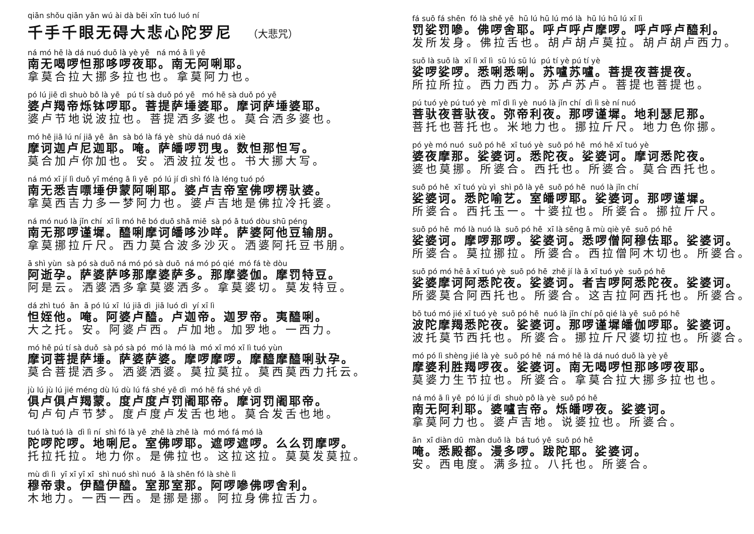qiān shǒu qiān yǎn wú ài dà bēi xīn tuó luó ní
千手千眼无碍大悲心陀罗尼 （大悲咒）
ná mó hē là dá nuó duō là yè yē ná mó ā lì yē
南无喝啰怛那哆啰夜耶。南无阿唎耶。
拿莫合拉大挪多拉也也。拿莫阿力也。
pó lú jiē dì shuò bō là yē pú tí sà duǒ pó yē mó hē sà duǒ pó yē
婆卢羯帝烁钵啰耶。菩提萨埵婆耶。摩诃萨埵婆耶。
婆卢节地说波拉也。菩提洒多婆也。莫合洒多婆也。
mó hē jiā lú ní jiā yē ān sà bó là fá yè shù dá nuó dá xiè
摩诃迦卢尼迦耶。唵。萨皤啰罚曳。数怛那怛写。
莫合加卢你加也。安。洒波拉发也。书大挪大写。
ná mó xī jí lì duǒ yī méng ā lì yē pó lú jí dì shì fó là léng tuó pó
南无悉吉嘌埵伊蒙阿唎耶。婆卢吉帝室佛啰楞驮婆。
拿莫西吉力多一梦阿力也。婆卢吉地是佛拉冷托婆。
ná mó nuó là jǐn chí xī lì mó hē bó duō shā miē sà pó ā tuó dòu shū péng
南无那啰谨墀。醯唎摩诃皤哆沙咩。萨婆阿他豆输朋。
拿莫挪拉斤尺。西力莫合波多沙灭。洒婆阿托豆书朋。
ā shì yùn sà pó sà duō ná mó pó sà duō ná mó pó qié mó fá tè dòu
阿逝孕。萨婆萨哆那摩婆萨多。那摩婆伽。摩罚特豆。
阿是云。洒婆洒多拿莫婆洒多。拿莫婆切。莫发特豆。
dá zhì tuó ān ā pó lú xī lú jiā dì jiā luó dì yí xī lì
怛姪他。唵。阿婆卢醯。卢迦帝。迦罗帝。夷醯唎。
大之托。安。阿婆卢西。卢加地。加罗地。一西力。
mó hē pú tí sà duǒ sà pó sà pó mó là mó là mó xī mó xī lì tuó yùn
摩诃菩提萨埵。萨婆萨婆。摩啰摩啰。摩醯摩醯唎驮孕。
莫合菩提洒多。洒婆洒婆。莫拉莫拉。莫西莫西力托云。
jù lú jù lú jié méng dù lú dù lú fá shé yē dì mó hē fá shé yē dì
俱卢俱卢羯蒙。度卢度卢罚阇耶帝。摩诃罚阇耶帝。
句卢句卢节梦。度卢度卢发舌也地。莫合发舌也地。
tuó là tuó là dì lì ní shì fó là yē zhē là zhē là mó mó fá mó là
陀啰陀啰。地唎尼。室佛啰耶。遮啰遮啰。么么罚摩啰。
托拉托拉。地力你。是佛拉也。这拉这拉。莫莫发莫拉。
mù dì lì yī xī yī xī shì nuó shì nuó ā là shēn fó là shè lì
穆帝隶。伊醯伊醯。室那室那。阿啰嘇佛啰舍利。
木地力。一西一西。是挪是挪。阿拉身佛拉舌力。
fá suō fá shēn fó là shě yē hū lú hū lú mó là hū lú hū lú xī lì
罚娑罚嘇。佛啰舍耶。呼卢呼卢摩啰。呼卢呼卢醯利。
发所发身。佛拉舌也。胡卢胡卢莫拉。胡卢胡卢西力。
suō là suō là xī lì xī lì sū lú sū lú pú tí yè pú tí yè
娑啰娑啰。悉唎悉唎。苏嚧苏嚧。菩提夜菩提夜。
所拉所拉。西力西力。苏卢苏卢。菩提也菩提也。
pú tuó yè pú tuó yè mī dì lì yè nuó là jǐn chí dì lì sè ní nuó
菩驮夜菩驮夜。弥帝利夜。那啰谨墀。地利瑟尼那。
菩托也菩托也。米地力也。挪拉斤尺。地力色你挪。
pó yè mó nuó suō pó hē xī tuó yè suō pó hē mó hē xī tuó yè
婆夜摩那。娑婆诃。悉陀夜。娑婆诃。摩诃悉陀夜。
婆也莫挪。所婆合。西托也。所婆合。莫合西托也。
suō pó hē xī tuó yù yì shì pō là yē suō pó hē nuó là jǐn chí
娑婆诃。悉陀喻艺。室皤啰耶。娑婆诃。那啰谨墀。
所婆合。西托玉一。十婆拉也。所婆合。挪拉斤尺。
suō pó hē mó là nuó là suō pó hē xī là sēng ā mù qiè yē suō pó hē
娑婆诃。摩啰那啰。娑婆诃。悉啰僧阿穆佉耶。娑婆诃。
所婆合。莫拉挪拉。所婆合。西拉僧阿木切也。所婆合。
suō pó mó hē ā xī tuó yè suō pó hē zhě jí là ā xī tuó yè suō pó hē
娑婆摩诃阿悉陀夜。娑婆诃。者吉啰阿悉陀夜。娑婆诃。
所婆莫合阿西托也。所婆合。这吉拉阿西托也。所婆合。
bō tuó mó jié xī tuó yè suō pó hē nuó là jǐn chí pō qié là yē suō pó hē
波陀摩羯悉陀夜。娑婆诃。那啰谨墀皤伽啰耶。娑婆诃。
波托莫节西托也。所婆合。挪拉斤尺婆切拉也。所婆合。
mó pó lì shèng jié là yè suō pó hē ná mó hē là dá nuó duō là yè yē
摩婆利胜羯啰夜。娑婆诃。南无喝啰怛那哆啰夜耶。
莫婆力生节拉也。所婆合。拿莫合拉大挪多拉也也。
ná mó ā lì yē pó lú jí dì shuò pō là yè suō pó hē
南无阿利耶。婆嚧吉帝。烁皤啰夜。娑婆诃。
拿莫阿力也。婆卢吉地。说婆拉也。所婆合。
ān xī diàn dū màn duō là bá tuó yē suō pó hē
唵。悉殿都。漫多啰。跋陀耶。娑婆诃。
安。西电度。满多拉。八托也。所婆合。